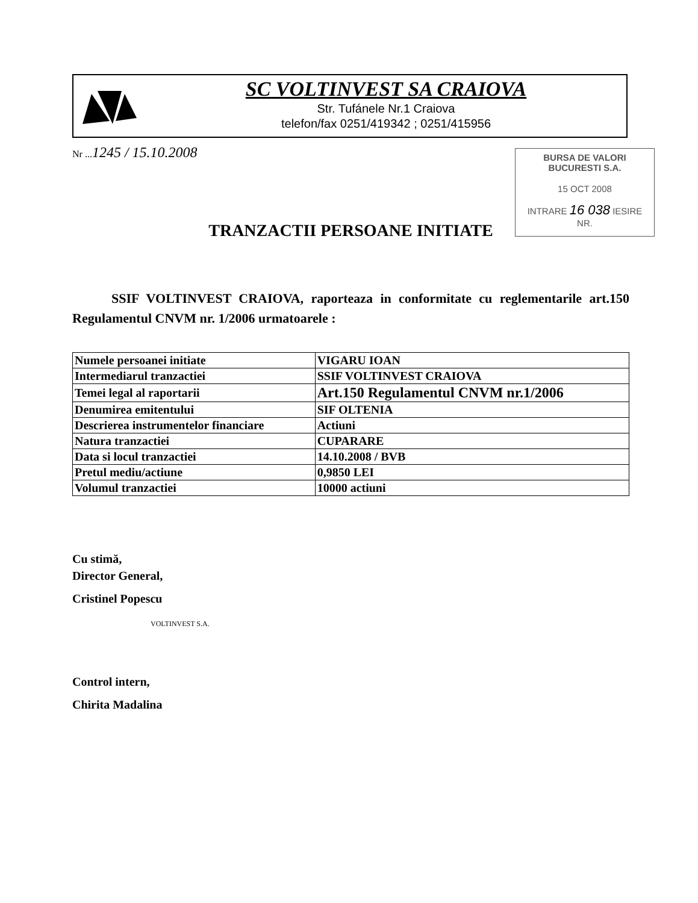SC VOLTINVEST SA CRAIOVA
Str. Tufánele Nr.1 Craiova
telefon/fax 0251/419342 ; 0251/415956
Nr ...1245 / 15.10.2008
BURSA DE VALORI
BUCURESTI S.A.
15 OCT 2008
INTRARE 16 038 IESIRE
NR.
TRANZACTII PERSOANE INITIATE
SSIF VOLTINVEST CRAIOVA, raporteaza in conformitate cu reglementarile art.150 Regulamentul CNVM nr. 1/2006 urmatoarele :
| Numele persoanei initiate | VIGARU IOAN |
| Intermediarul tranzactiei | SSIF VOLTINVEST CRAIOVA |
| Temei legal al raportarii | Art.150 Regulamentul CNVM nr.1/2006 |
| Denumirea emitentului | SIF OLTENIA |
| Descrierea instrumentelor financiare | Actiuni |
| Natura tranzactiei | CUPARARE |
| Data si locul tranzactiei | 14.10.2008 / BVB |
| Pretul mediu/actiune | 0,9850 LEI |
| Volumul tranzactiei | 10000 actiuni |
Cu stimă,
Director General,
Cristinel Popescu
VOLTINVEST S.A.
Control intern,
Chirita Madalina